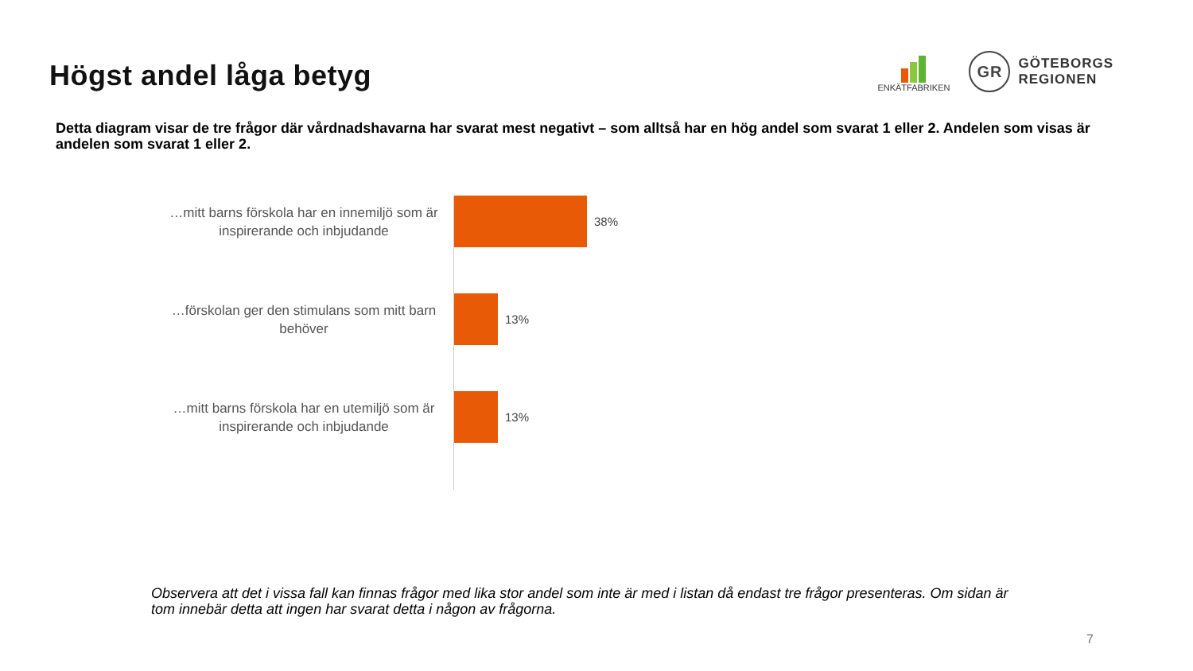Högst andel låga betyg
ENKÄTFABRIKEN
GR
GÖTEBORGS
REGIONEN
Detta diagram visar de tre frågor där vårdnadshavarna har svarat mest negativt – som alltså har en hög andel som svarat 1 eller 2. Andelen som visas är andelen som svarat 1 eller 2.
…mitt barns förskola har en innemiljö som är inspirerande och inbjudande
38%
…förskolan ger den stimulans som mitt barn behöver
13%
…mitt barns förskola har en utemiljö som är inspirerande och inbjudande
13%
Observera att det i vissa fall kan finnas frågor med lika stor andel som inte är med i listan då endast tre frågor presenteras. Om sidan är tom innebär detta att ingen har svarat detta i någon av frågorna.
7